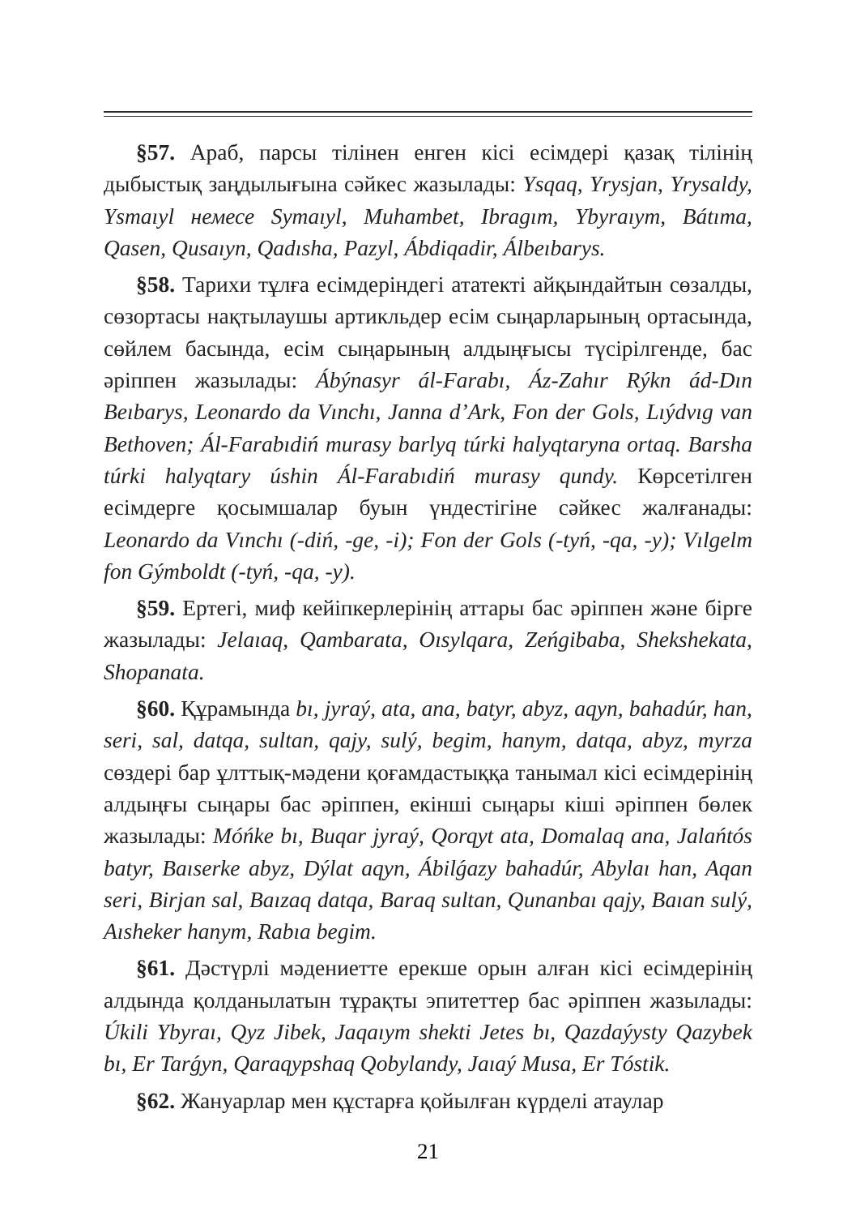§57. Араб, парсы тілінен енген кісі есімдері қазақ тілінің дыбыстық заңдылығына сәйкес жазылады: Ysqaq, Yrysjan, Yrysaldy, Ysmaıyl немесе Symaıyl, Muhambet, Ibragım, Ybyraıym, Bátıma, Qasen, Qusaıyn, Qadısha, Pazyl, Ábdiqadir, Álbeıbarys.
§58. Тарихи тұлға есімдеріндегі ататекті айқындайтын сөзалды, сөзортасы нақтылаушы артикльдер есім сыңарларының ортасында, сөйлем басында, есім сыңарының алдыңғысы түсірілгенде, бас әріппен жазылады: Ábýnasyr ál-Farabı, Áz-Zahır Rýkn ád-Dın Beıbarys, Leonardo da Vınchı, Janna d’Ark, Fon der Gols, Lıýdvıg van Bethoven; Ál-Farabıdiń murasy barlyq túrki halyqtaryna ortaq. Barsha túrki halyqtary úshin Ál-Farabıdiń murasy qundy. Көрсетілген есімдерге қосымшалар буын үндестігіне сәйкес жалғанады: Leonardo da Vınchı (-diń, -ge, -i); Fon der Gols (-tyń, -qa, -y); Vılgelm fon Gýmboldt (-tyń, -qa, -y).
§59. Ертегі, миф кейіпкерлерінің аттары бас әріппен және бірге жазылады: Jelaıaq, Qambarata, Oısylqara, Zeńgibaba, Shekshekata, Shopanata.
§60. Құрамында bı, jyraý, ata, ana, batyr, abyz, aqyn, bahadúr, han, seri, sal, datqa, sultan, qajy, sulý, begim, hanym, datqa, abyz, myrza сөздері бар ұлттық-мәдени қоғамдастыққа танымал кісі есімдерінің алдыңғы сыңары бас әріппен, екінші сыңары кіші әріппен бөлек жазылады: Móńke bı, Buqar jyraý, Qorqyt ata, Domalaq ana, Jalańtós batyr, Baıserke abyz, Dýlat aqyn, Ábilǵazy bahadúr, Abylaı han, Aqan seri, Birjan sal, Baızaq datqa, Baraq sultan, Qunanbaı qajy, Baıan sulý, Aısheker hanym, Rabıa begim.
§61. Дәстүрлі мәдениетте ерекше орын алған кісі есімдерінің алдында қолданылатын тұрақты эпитеттер бас әріппен жазылады: Úkili Ybyraı, Qyz Jibek, Jaqaıym shekti Jetes bı, Qazdaýysty Qazybek bı, Er Tarǵyn, Qaraqypshaq Qobylandy, Jaıaý Musa, Er Tóstik.
§62. Жануарлар мен құстарға қойылған күрделі атаулар
21